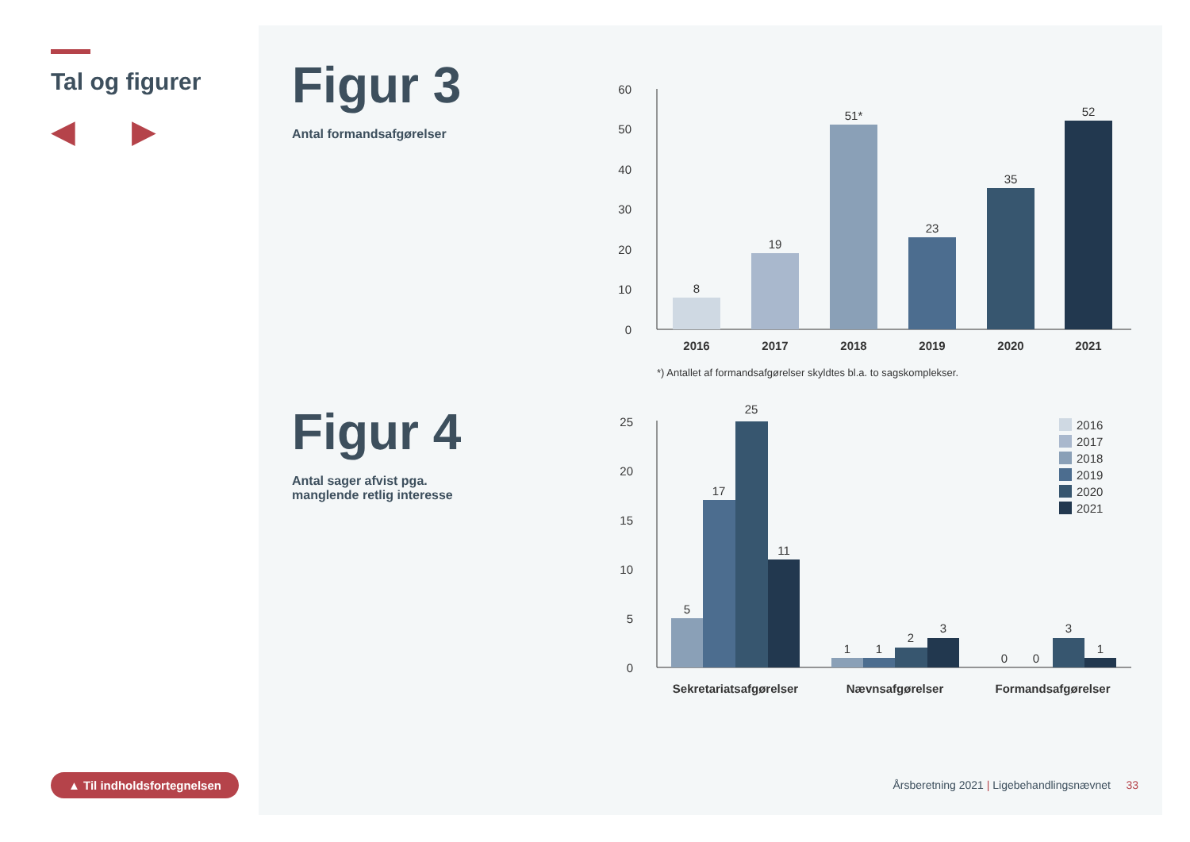Tal og figurer
◀ ▶
▲ Til indholdsfortegnelsen
Figur 3
Antal formandsafgørelser
Figur 4
Antal sager afvist pga.
manglende retlig interesse
0
10
20
30
40
50
60
8
19
51*
23
35
52
2016
2017
2018
2019
2020
2021
*) Antallet af formandsafgørelser skyldtes bl.a. to sagskomplekser.
0
5
10
15
20
25
5
17
25
11
1
1
2
3
0
0
3
1
Sekretariatsafgørelser
Nævnsafgørelser
Formandsafgørelser
2016
2017
2018
2019
2020
2021
Årsberetning 2021 | Ligebehandlingsnævnet 33